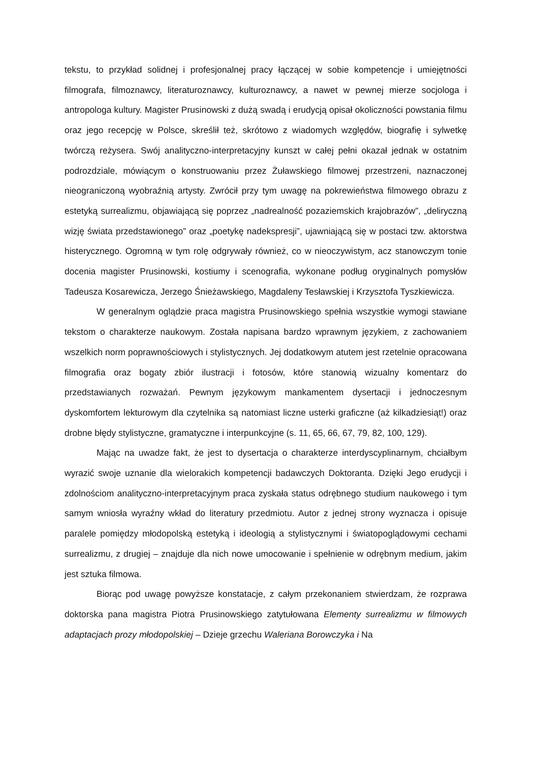tekstu, to przykład solidnej i profesjonalnej pracy łączącej w sobie kompetencje i umiejętności filmografa, filmoznawcy, literaturoznawcy, kulturoznawcy, a nawet w pewnej mierze socjologa i antropologa kultury. Magister Prusinowski z dużą swadą i erudycją opisał okoliczności powstania filmu oraz jego recepcję w Polsce, skreślił też, skrótowo z wiadomych względów, biografię i sylwetkę twórczą reżysera. Swój analityczno-interpretacyjny kunszt w całej pełni okazał jednak w ostatnim podrozdziale, mówiącym o konstruowaniu przez Żuławskiego filmowej przestrzeni, naznaczonej nieograniczoną wyobraźnią artysty. Zwrócił przy tym uwagę na pokrewieństwa filmowego obrazu z estetyką surrealizmu, objawiającą się poprzez „nadrealność pozaziemskich krajobrazów”, „deliryczną wizję świata przedstawionego” oraz „poetykę nadekspresji”, ujawniającą się w postaci tzw. aktorstwa histerycznego. Ogromną w tym rolę odgrywały również, co w nieoczywistym, acz stanowczym tonie docenia magister Prusinowski, kostiumy i scenografia, wykonane podług oryginalnych pomysłów Tadeusza Kosarewicza, Jerzego Śnieżawskiego, Magdaleny Tesławskiej i Krzysztofa Tyszkiewicza.
W generalnym oglądzie praca magistra Prusinowskiego spełnia wszystkie wymogi stawiane tekstom o charakterze naukowym. Została napisana bardzo wprawnym językiem, z zachowaniem wszelkich norm poprawnościowych i stylistycznych. Jej dodatkowym atutem jest rzetelnie opracowana filmografia oraz bogaty zbiór ilustracji i fotosów, które stanowią wizualny komentarz do przedstawianych rozważań. Pewnym językowym mankamentem dysertacji i jednoczesnym dyskomfortem lekturowym dla czytelnika są natomiast liczne usterki graficzne (aż kilkadziesiąt!) oraz drobne błędy stylistyczne, gramatyczne i interpunkcyjne (s. 11, 65, 66, 67, 79, 82, 100, 129).
Mając na uwadze fakt, że jest to dysertacja o charakterze interdyscyplinarnym, chciałbym wyrazić swoje uznanie dla wielorakich kompetencji badawczych Doktoranta. Dzięki Jego erudycji i zdolnościom analityczno-interpretacyjnym praca zyskała status odrębnego studium naukowego i tym samym wniosła wyraźny wkład do literatury przedmiotu. Autor z jednej strony wyznacza i opisuje paralele pomiędzy młodopolską estetyką i ideologią a stylistycznymi i światopoglądowymi cechami surrealizmu, z drugiej – znajduje dla nich nowe umocowanie i spełnienie w odrębnym medium, jakim jest sztuka filmowa.
Biorąc pod uwagę powyższe konstatacje, z całym przekonaniem stwierdzam, że rozprawa doktorska pana magistra Piotra Prusinowskiego zatytułowana Elementy surrealizmu w filmowych adaptacjach prozy młodopolskiej – Dzieje grzechu Waleriana Borowczyka i Na